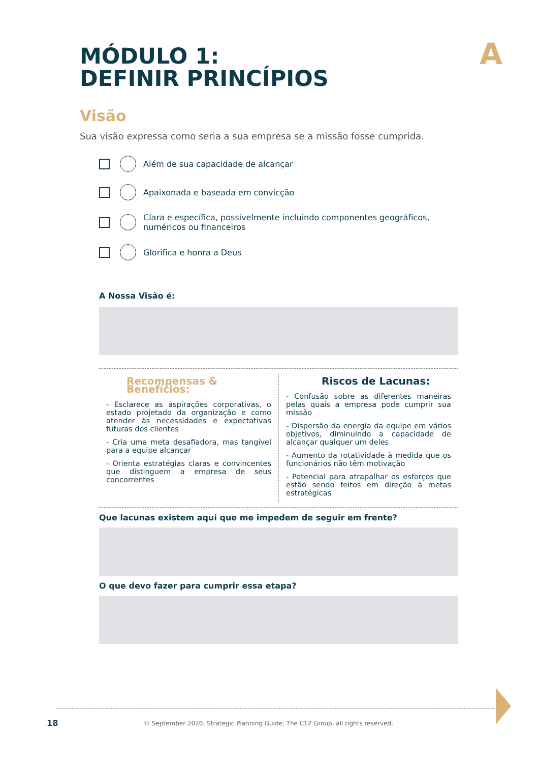MÓDULO 1:
DEFINIR PRINCÍPIOS
A
Visão
Sua visão expressa como seria a sua empresa se a missão fosse cumprida.
Além de sua capacidade de alcançar
Apaixonada e baseada em convicção
Clara e específica, possivelmente incluindo componentes geográficos, numéricos ou financeiros
Glorifica e honra a Deus
A Nossa Visão é:
Recompensas & Benefícios:
- Esclarece as aspirações corporativas, o estado projetado da organização e como atender às necessidades e expectativas futuras dos clientes
- Cria uma meta desafiadora, mas tangível para a equipe alcançar
- Orienta estratégias claras e convincentes que distinguem a empresa de seus concorrentes
Riscos de Lacunas:
- Confusão sobre as diferentes maneiras pelas quais a empresa pode cumprir sua missão
- Dispersão da energia da equipe em vários objetivos, diminuindo a capacidade de alcançar qualquer um deles
- Aumento da rotatividade à medida que os funcionários não têm motivação
- Potencial para atrapalhar os esforços que estão sendo feitos em direção à metas estratégicas
Que lacunas existem aqui que me impedem de seguir em frente?
O que devo fazer para cumprir essa etapa?
18
© September 2020, Strategic Planning Guide, The C12 Group, all rights reserved.